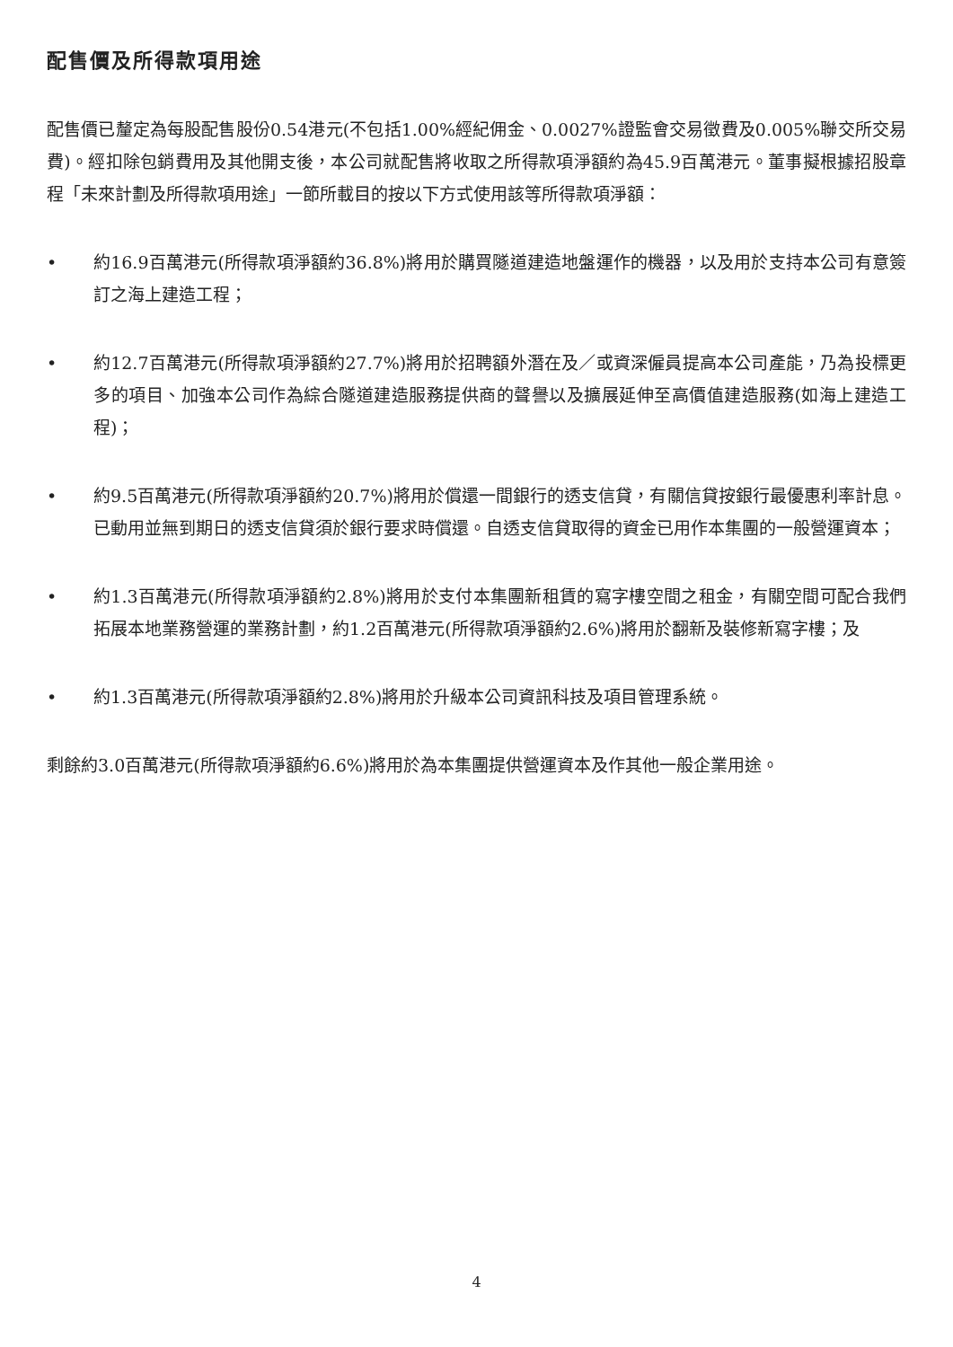配售價及所得款項用途
配售價已釐定為每股配售股份0.54港元(不包括1.00%經紀佣金、0.0027%證監會交易徵費及0.005%聯交所交易費)。經扣除包銷費用及其他開支後，本公司就配售將收取之所得款項淨額約為45.9百萬港元。董事擬根據招股章程「未來計劃及所得款項用途」一節所載目的按以下方式使用該等所得款項淨額：
• 約16.9百萬港元(所得款項淨額約36.8%)將用於購買隧道建造地盤運作的機器，以及用於支持本公司有意簽訂之海上建造工程；
• 約12.7百萬港元(所得款項淨額約27.7%)將用於招聘額外潛在及／或資深僱員提高本公司產能，乃為投標更多的項目、加強本公司作為綜合隧道建造服務提供商的聲譽以及擴展延伸至高價值建造服務(如海上建造工程)；
• 約9.5百萬港元(所得款項淨額約20.7%)將用於償還一間銀行的透支信貸，有關信貸按銀行最優惠利率計息。已動用並無到期日的透支信貸須於銀行要求時償還。自透支信貸取得的資金已用作本集團的一般營運資本；
• 約1.3百萬港元(所得款項淨額約2.8%)將用於支付本集團新租賃的寫字樓空間之租金，有關空間可配合我們拓展本地業務營運的業務計劃，約1.2百萬港元(所得款項淨額約2.6%)將用於翻新及裝修新寫字樓；及
• 約1.3百萬港元(所得款項淨額約2.8%)將用於升級本公司資訊科技及項目管理系統。
剩餘約3.0百萬港元(所得款項淨額約6.6%)將用於為本集團提供營運資本及作其他一般企業用途。
4